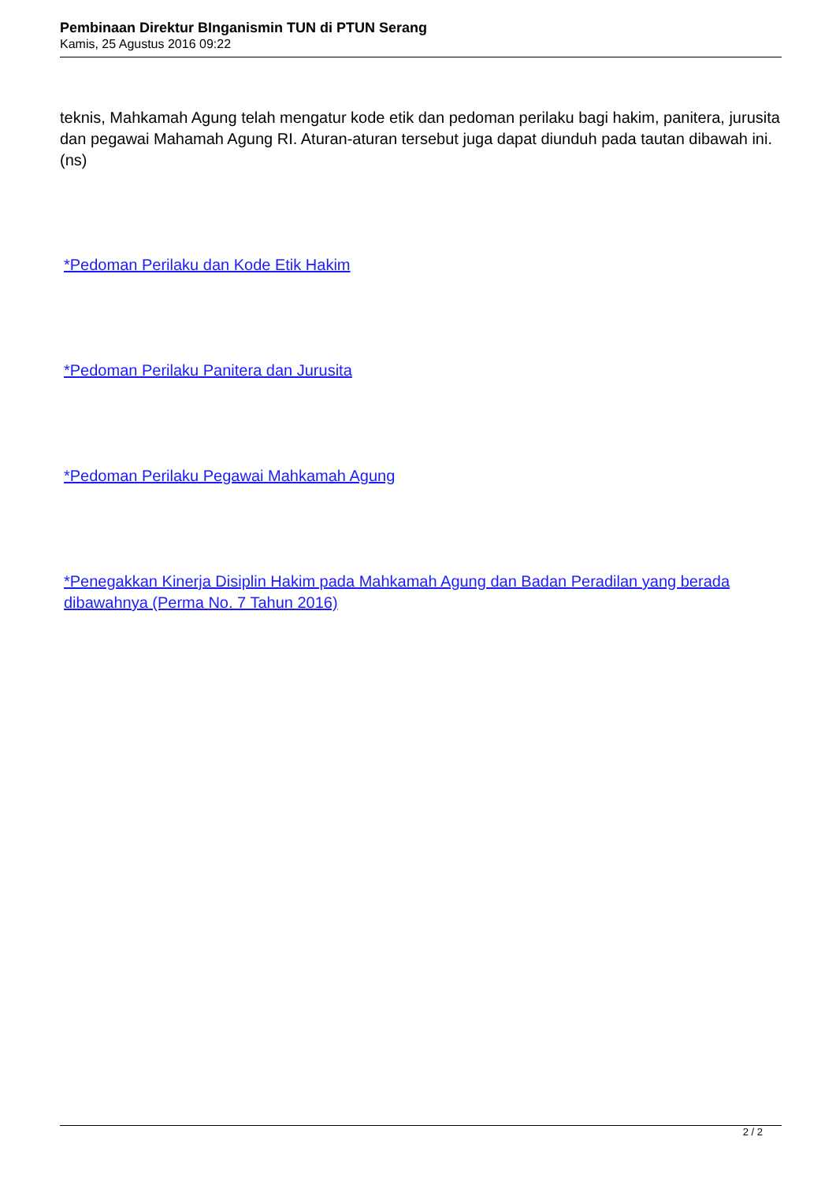Pembinaan Direktur BInganismin TUN di PTUN Serang
Kamis, 25 Agustus 2016 09:22
teknis, Mahkamah Agung telah mengatur kode etik dan pedoman perilaku bagi hakim, panitera, jurusita dan pegawai Mahamah Agung RI. Aturan-aturan tersebut juga dapat diunduh pada tautan dibawah ini. (ns)
*Pedoman Perilaku dan Kode Etik Hakim
*Pedoman Perilaku Panitera dan Jurusita
*Pedoman Perilaku Pegawai Mahkamah Agung
*Penegakkan Kinerja Disiplin Hakim pada Mahkamah Agung dan Badan Peradilan yang berada dibawahnya (Perma No. 7 Tahun 2016)
2 / 2